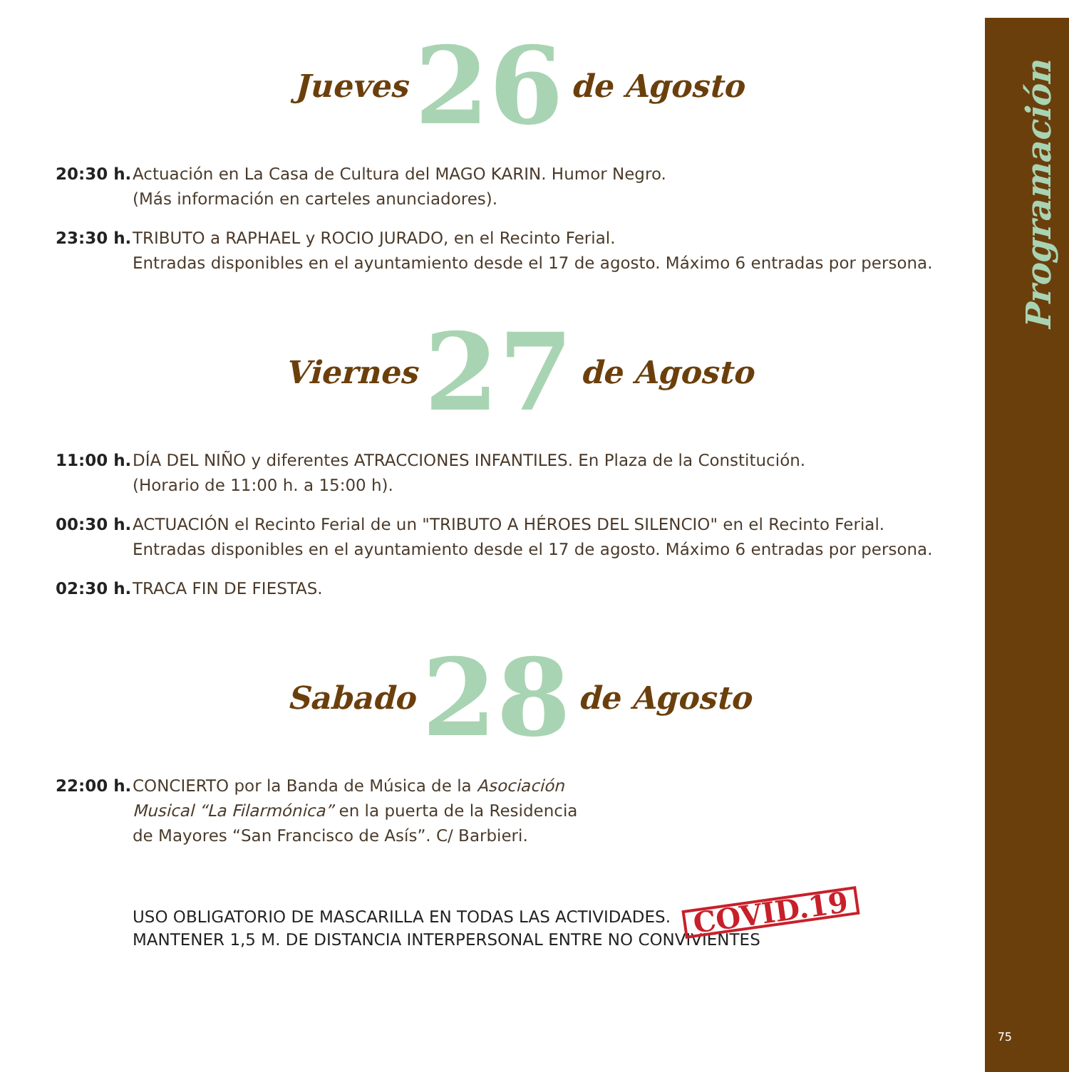Programación
Jueves 26 de Agosto
20:30 h. Actuación en La Casa de Cultura del MAGO KARIN. Humor Negro.
(Más información en carteles anunciadores).
23:30 h. TRIBUTO a RAPHAEL y ROCIO JURADO, en el Recinto Ferial.
Entradas disponibles en el ayuntamiento desde el 17 de agosto. Máximo 6 entradas por persona.
Viernes 27 de Agosto
11:00 h. DÍA DEL NIÑO y diferentes ATRACCIONES INFANTILES. En Plaza de la Constitución.
(Horario de 11:00 h. a 15:00 h).
00:30 h. ACTUACIÓN el Recinto Ferial de un "TRIBUTO A HÉROES DEL SILENCIO" en el Recinto Ferial.
Entradas disponibles en el ayuntamiento desde el 17 de agosto. Máximo 6 entradas por persona.
02:30 h. TRACA FIN DE FIESTAS.
Sabado 28 de Agosto
22:00 h. CONCIERTO por la Banda de Música de la Asociación
Musical “La Filarmónica” en la puerta de la Residencia
de Mayores “San Francisco de Asís”. C/ Barbieri.
USO OBLIGATORIO DE MASCARILLA EN TODAS LAS ACTIVIDADES. COVID.19
MANTENER 1,5 M. DE DISTANCIA INTERPERSONAL ENTRE NO CONVIVIENTES
75